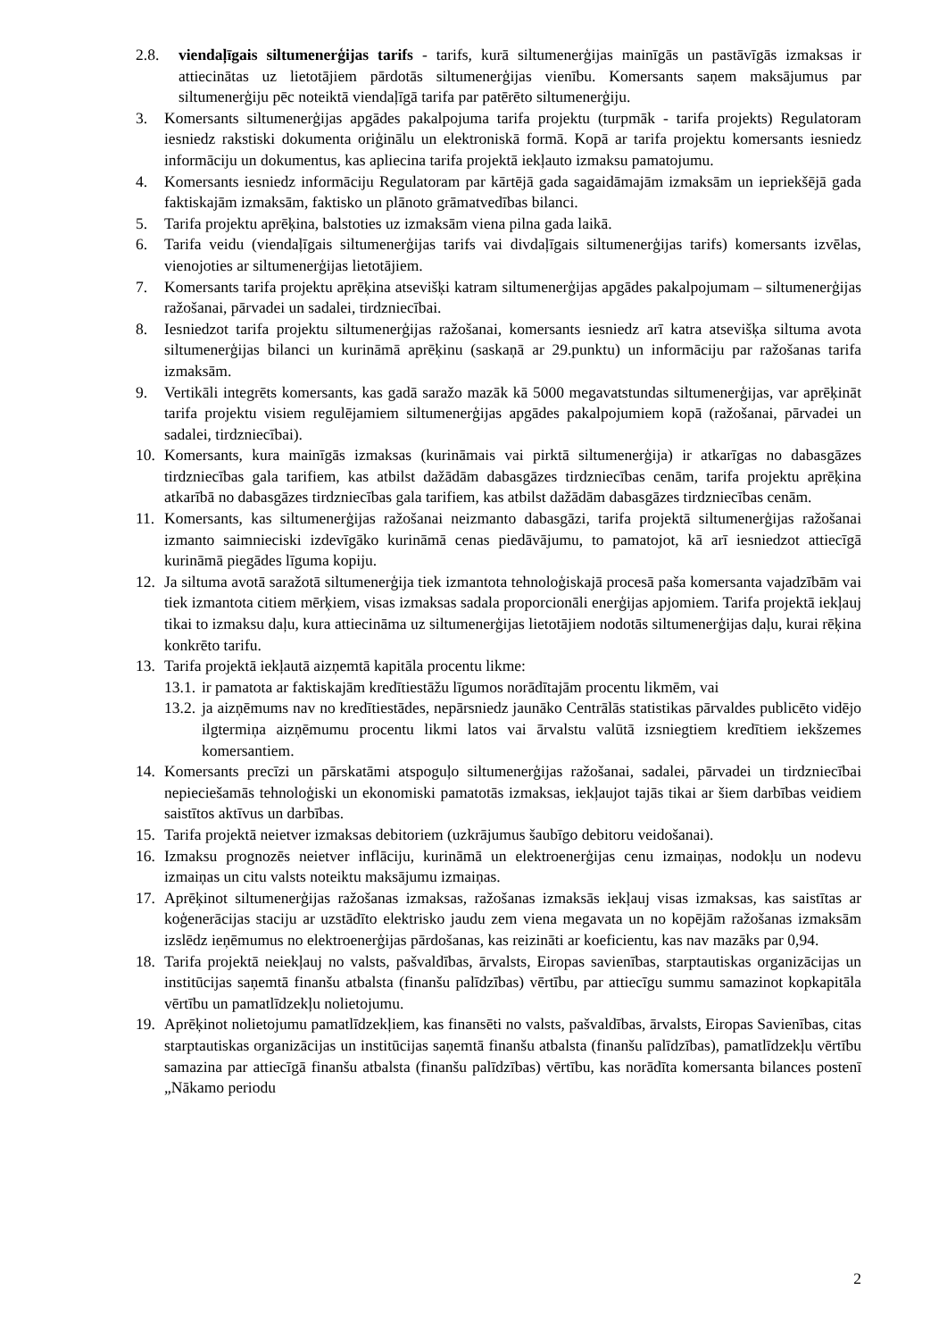2.8. viendaļīgais siltumenerģijas tarifs - tarifs, kurā siltumenerģijas mainīgās un pastāvīgās izmaksas ir attiecinātas uz lietotājiem pārdotās siltumenerģijas vienību. Komersants saņem maksājumus par siltumenerģiju pēc noteiktā viendaļīgā tarifa par patērēto siltumenerģiju.
3. Komersants siltumenerģijas apgādes pakalpojuma tarifa projektu (turpmāk - tarifa projekts) Regulatoram iesniedz rakstiski dokumenta oriģinālu un elektroniskā formā. Kopā ar tarifa projektu komersants iesniedz informāciju un dokumentus, kas apliecina tarifa projektā iekļauto izmaksu pamatojumu.
4. Komersants iesniedz informāciju Regulatoram par kārtējā gada sagaidāmajām izmaksām un iepriekšējā gada faktiskajām izmaksām, faktisko un plānoto grāmatvedības bilanci.
5. Tarifa projektu aprēķina, balstoties uz izmaksām viena pilna gada laikā.
6. Tarifa veidu (viendaļīgais siltumenerģijas tarifs vai divdaļīgais siltumenerģijas tarifs) komersants izvēlas, vienojoties ar siltumenerģijas lietotājiem.
7. Komersants tarifa projektu aprēķina atsevišķi katram siltumenerģijas apgādes pakalpojumam – siltumenerģijas ražošanai, pārvadei un sadalei, tirdzniecībai.
8. Iesniedzot tarifa projektu siltumenerģijas ražošanai, komersants iesniedz arī katra atsevišķa siltuma avota siltumenerģijas bilanci un kurināmā aprēķinu (saskaņā ar 29.punktu) un informāciju par ražošanas tarifa izmaksām.
9. Vertikāli integrēts komersants, kas gadā saražo mazāk kā 5000 megavatstundas siltumenerģijas, var aprēķināt tarifa projektu visiem regulējamiem siltumenerģijas apgādes pakalpojumiem kopā (ražošanai, pārvadei un sadalei, tirdzniecībai).
10. Komersants, kura mainīgās izmaksas (kurināmais vai pirktā siltumenerģija) ir atkarīgas no dabasgāzes tirdzniecības gala tarifiem, kas atbilst dažādām dabasgāzes tirdzniecības cenām, tarifa projektu aprēķina atkarībā no dabasgāzes tirdzniecības gala tarifiem, kas atbilst dažādām dabasgāzes tirdzniecības cenām.
11. Komersants, kas siltumenerģijas ražošanai neizmanto dabasgāzi, tarifa projektā siltumenerģijas ražošanai izmanto saimnieciski izdevīgāko kurināmā cenas piedāvājumu, to pamatojot, kā arī iesniedzot attiecīgā kurināmā piegādes līguma kopiju.
12. Ja siltuma avotā saražotā siltumenerģija tiek izmantota tehnoloģiskajā procesā paša komersanta vajadzībām vai tiek izmantota citiem mērķiem, visas izmaksas sadala proporcionāli enerģijas apjomiem. Tarifa projektā iekļauj tikai to izmaksu daļu, kura attiecināma uz siltumenerģijas lietotājiem nodotās siltumenerģijas daļu, kurai rēķina konkrēto tarifu.
13. Tarifa projektā iekļautā aizņemtā kapitāla procentu likme:
13.1. ir pamatota ar faktiskajām kredītiestāžu līgumos norādītajām procentu likmēm, vai
13.2. ja aizņēmums nav no kredītiestādes, nepārsniedz jaunāko Centrālās statistikas pārvaldes publicēto vidējo ilgtermiņa aizņēmumu procentu likmi latos vai ārvalstu valūtā izsniegtiem kredītiem iekšzemes komersantiem.
14. Komersants precīzi un pārskatāmi atspoguļo siltumenerģijas ražošanai, sadalei, pārvadei un tirdzniecībai nepieciešamās tehnoloģiski un ekonomiski pamatotās izmaksas, iekļaujot tajās tikai ar šiem darbības veidiem saistītos aktīvus un darbības.
15. Tarifa projektā neietver izmaksas debitoriem (uzkrājumus šaubīgo debitoru veidošanai).
16. Izmaksu prognozēs neietver inflāciju, kurināmā un elektroenerģijas cenu izmaiņas, nodokļu un nodevu izmaiņas un citu valsts noteiktu maksājumu izmaiņas.
17. Aprēķinot siltumenerģijas ražošanas izmaksas, ražošanas izmaksās iekļauj visas izmaksas, kas saistītas ar koģenerācijas staciju ar uzstādīto elektrisko jaudu zem viena megavata un no kopējām ražošanas izmaksām izslēdz ieņēmumus no elektroenerģijas pārdošanas, kas reizināti ar koeficientu, kas nav mazāks par 0,94.
18. Tarifa projektā neiekļauj no valsts, pašvaldības, ārvalsts, Eiropas savienības, starptautiskas organizācijas un institūcijas saņemtā finanšu atbalsta (finanšu palīdzības) vērtību, par attiecīgu summu samazinot kopkapitāla vērtību un pamatlīdzekļu nolietojumu.
19. Aprēķinot nolietojumu pamatlīdzekļiem, kas finansēti no valsts, pašvaldības, ārvalsts, Eiropas Savienības, citas starptautiskas organizācijas un institūcijas saņemtā finanšu atbalsta (finanšu palīdzības), pamatlīdzekļu vērtību samazina par attiecīgā finanšu atbalsta (finanšu palīdzības) vērtību, kas norādīta komersanta bilances postenī „Nākamo periodu
2